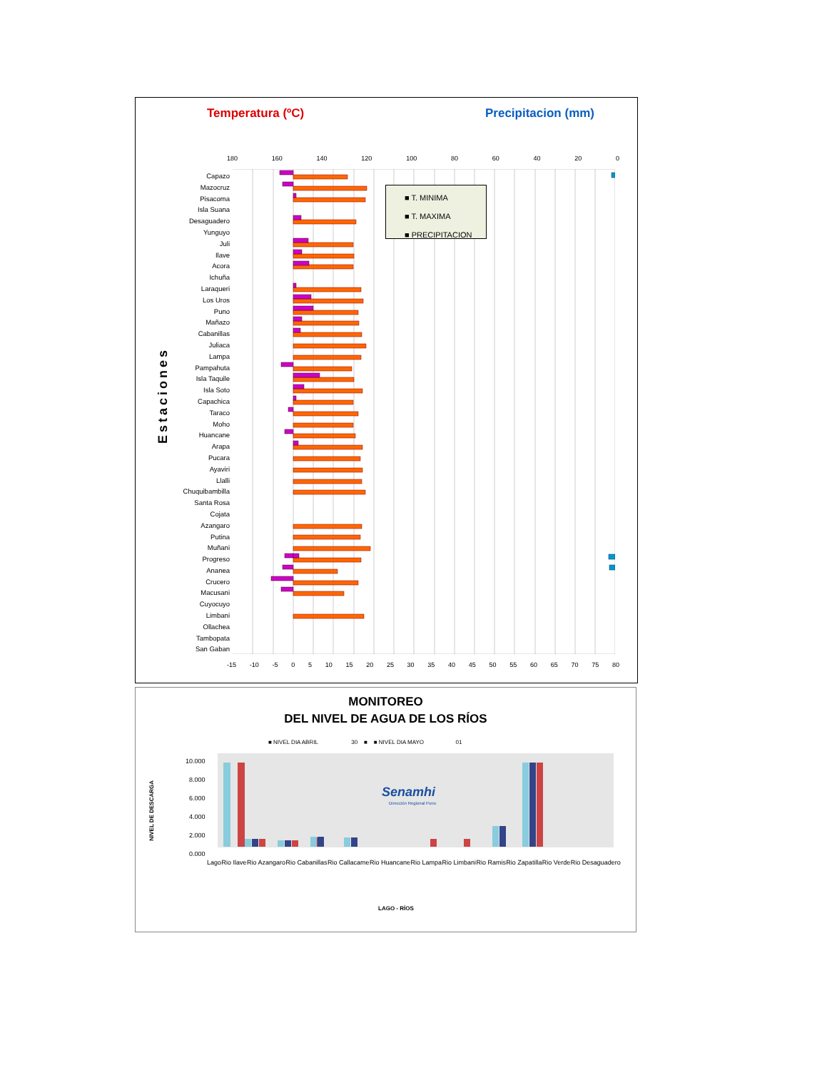Temperatura (ºC) Precipitacion (mm)
180 160 140 120 100 80 60 40 20 0
Estaciones
Capazo
Mazocruz
Pisacoma
Isla Suana
Desaguadero
Yunguyo
Juli
Ilave
Acora
Ichuña
Laraqueri
Los Uros
Puno
Mañazo
Cabanillas
Juliaca
Lampa
Pampahuta
Isla Taquile
Isla Soto
Capachica
Taraco
Moho
Huancane
Arapa
Pucara
Ayaviri
Llalli
Chuquibambilla
Santa Rosa
Cojata
Azangaro
Putina
Muñani
Progreso
Ananea
Crucero
Macusani
Cuyocuyo
Limbani
Ollachea
Tambopata
San Gaban
■ T. MINIMA
■ T. MAXIMA
■ PRECIPITACION
-15 -10 -5 0 5 10 15 20 25 30 35 40 45 50 55 60 65 70 75 80
MONITOREO
DEL NIVEL DE AGUA DE LOS RÍOS
■ NIVEL DIA ABRIL 30 ■ ■ NIVEL DIA MAYO 01
NIVEL DE DESCARGA
10.000
8.000
6.000
4.000
2.000
0.000
Senamhi
Dirección Regional Puno
Lago Rio Ilave Rio Azangaro Rio Cabanillas Rio Callacame Rio Huancane Rio Lampa Rio Limbani Rio Ramis Rio Zapatilla Rio Verde Rio Desaguadero
LAGO - RÍOS